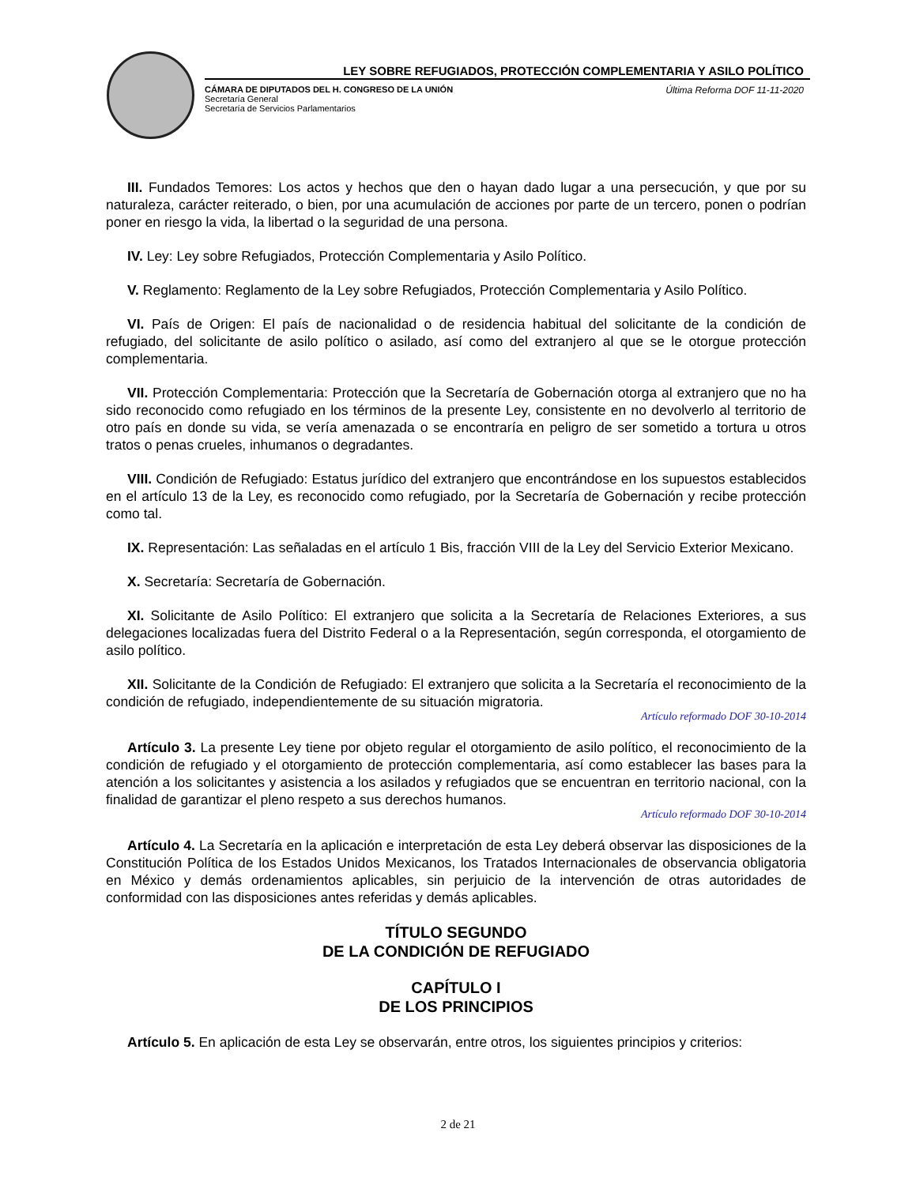LEY SOBRE REFUGIADOS, PROTECCIÓN COMPLEMENTARIA Y ASILO POLÍTICO
CÁMARA DE DIPUTADOS DEL H. CONGRESO DE LA UNIÓN
Secretaría General
Secretaría de Servicios Parlamentarios
Última Reforma DOF 11-11-2020
III. Fundados Temores: Los actos y hechos que den o hayan dado lugar a una persecución, y que por su naturaleza, carácter reiterado, o bien, por una acumulación de acciones por parte de un tercero, ponen o podrían poner en riesgo la vida, la libertad o la seguridad de una persona.
IV. Ley: Ley sobre Refugiados, Protección Complementaria y Asilo Político.
V. Reglamento: Reglamento de la Ley sobre Refugiados, Protección Complementaria y Asilo Político.
VI. País de Origen: El país de nacionalidad o de residencia habitual del solicitante de la condición de refugiado, del solicitante de asilo político o asilado, así como del extranjero al que se le otorgue protección complementaria.
VII. Protección Complementaria: Protección que la Secretaría de Gobernación otorga al extranjero que no ha sido reconocido como refugiado en los términos de la presente Ley, consistente en no devolverlo al territorio de otro país en donde su vida, se vería amenazada o se encontraría en peligro de ser sometido a tortura u otros tratos o penas crueles, inhumanos o degradantes.
VIII. Condición de Refugiado: Estatus jurídico del extranjero que encontrándose en los supuestos establecidos en el artículo 13 de la Ley, es reconocido como refugiado, por la Secretaría de Gobernación y recibe protección como tal.
IX. Representación: Las señaladas en el artículo 1 Bis, fracción VIII de la Ley del Servicio Exterior Mexicano.
X. Secretaría: Secretaría de Gobernación.
XI. Solicitante de Asilo Político: El extranjero que solicita a la Secretaría de Relaciones Exteriores, a sus delegaciones localizadas fuera del Distrito Federal o a la Representación, según corresponda, el otorgamiento de asilo político.
XII. Solicitante de la Condición de Refugiado: El extranjero que solicita a la Secretaría el reconocimiento de la condición de refugiado, independientemente de su situación migratoria.
Artículo reformado DOF 30-10-2014
Artículo 3. La presente Ley tiene por objeto regular el otorgamiento de asilo político, el reconocimiento de la condición de refugiado y el otorgamiento de protección complementaria, así como establecer las bases para la atención a los solicitantes y asistencia a los asilados y refugiados que se encuentran en territorio nacional, con la finalidad de garantizar el pleno respeto a sus derechos humanos.
Artículo reformado DOF 30-10-2014
Artículo 4. La Secretaría en la aplicación e interpretación de esta Ley deberá observar las disposiciones de la Constitución Política de los Estados Unidos Mexicanos, los Tratados Internacionales de observancia obligatoria en México y demás ordenamientos aplicables, sin perjuicio de la intervención de otras autoridades de conformidad con las disposiciones antes referidas y demás aplicables.
TÍTULO SEGUNDO
DE LA CONDICIÓN DE REFUGIADO
CAPÍTULO I
DE LOS PRINCIPIOS
Artículo 5. En aplicación de esta Ley se observarán, entre otros, los siguientes principios y criterios:
2 de 21